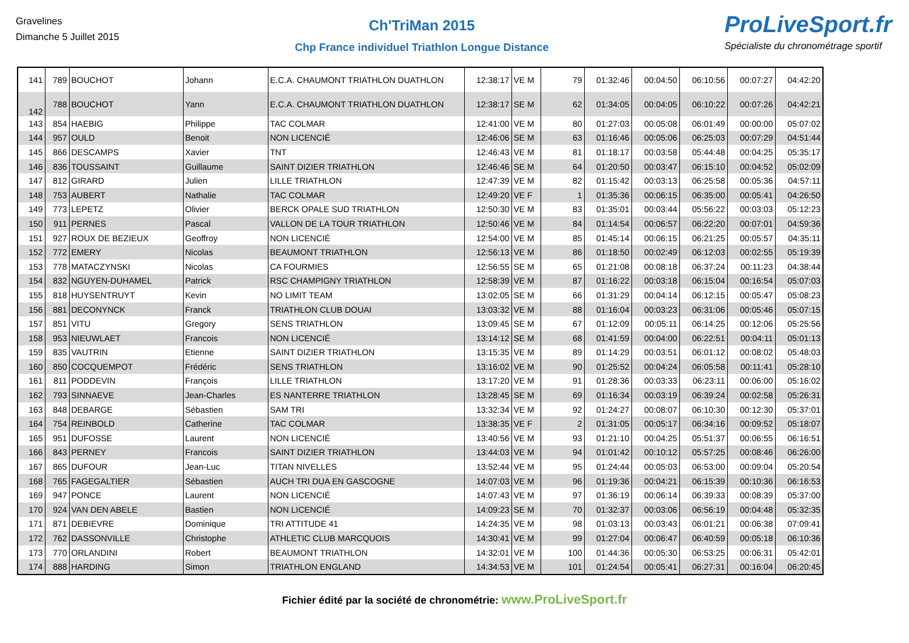Gravelines
Dimanche 5 Juillet 2015
Ch'TriMan 2015
Chp France individuel Triathlon Longue Distance
ProLiveSport.fr
Spécialiste du chronométrage sportif
| 141 | 789 | BOUCHOT | Johann | E.C.A. CHAUMONT TRIATHLON DUATHLON | 12:38:17 | VE M | 79 | 01:32:46 | 00:04:50 | 06:10:56 | 00:07:27 | 04:42:20 |
| 142 | 788 | BOUCHOT | Yann | E.C.A. CHAUMONT TRIATHLON DUATHLON | 12:38:17 | SE M | 62 | 01:34:05 | 00:04:05 | 06:10:22 | 00:07:26 | 04:42:21 |
| 143 | 854 | HAEBIG | Philippe | TAC COLMAR | 12:41:00 | VE M | 80 | 01:27:03 | 00:05:08 | 06:01:49 | 00:00:00 | 05:07:02 |
| 144 | 957 | OULD | Benoit | NON LICENCIÉ | 12:46:06 | SE M | 63 | 01:16:46 | 00:05:06 | 06:25:03 | 00:07:29 | 04:51:44 |
| 145 | 866 | DESCAMPS | Xavier | TNT | 12:46:43 | VE M | 81 | 01:18:17 | 00:03:58 | 05:44:48 | 00:04:25 | 05:35:17 |
| 146 | 836 | TOUSSAINT | Guillaume | SAINT DIZIER TRIATHLON | 12:46:46 | SE M | 64 | 01:20:50 | 00:03:47 | 06:15:10 | 00:04:52 | 05:02:09 |
| 147 | 812 | GIRARD | Julien | LILLE TRIATHLON | 12:47:39 | VE M | 82 | 01:15:42 | 00:03:13 | 06:25:58 | 00:05:36 | 04:57:11 |
| 148 | 753 | AUBERT | Nathalie | TAC COLMAR | 12:49:20 | VE F | 1 | 01:35:36 | 00:06:15 | 06:35:00 | 00:05:41 | 04:26:50 |
| 149 | 773 | LEPETZ | Olivier | BERCK OPALE SUD TRIATHLON | 12:50:30 | VE M | 83 | 01:35:01 | 00:03:44 | 05:56:22 | 00:03:03 | 05:12:23 |
| 150 | 911 | PERNES | Pascal | VALLON DE LA TOUR TRIATHLON | 12:50:46 | VE M | 84 | 01:14:54 | 00:06:57 | 06:22:20 | 00:07:01 | 04:59:36 |
| 151 | 927 | ROUX DE BEZIEUX | Geoffroy | NON LICENCIÉ | 12:54:00 | VE M | 85 | 01:45:14 | 00:06:15 | 06:21:25 | 00:05:57 | 04:35:11 |
| 152 | 772 | EMERY | Nicolas | BEAUMONT TRIATHLON | 12:56:13 | VE M | 86 | 01:18:50 | 00:02:49 | 06:12:03 | 00:02:55 | 05:19:39 |
| 153 | 778 | MATACZYNSKI | Nicolas | CA FOURMIES | 12:56:55 | SE M | 65 | 01:21:08 | 00:08:18 | 06:37:24 | 00:11:23 | 04:38:44 |
| 154 | 832 | NGUYEN-DUHAMEL | Patrick | RSC CHAMPIGNY TRIATHLON | 12:58:39 | VE M | 87 | 01:16:22 | 00:03:18 | 06:15:04 | 00:16:54 | 05:07:03 |
| 155 | 818 | HUYSENTRUYT | Kevin | NO LIMIT TEAM | 13:02:05 | SE M | 66 | 01:31:29 | 00:04:14 | 06:12:15 | 00:05:47 | 05:08:23 |
| 156 | 881 | DECONYNCK | Franck | TRIATHLON CLUB DOUAI | 13:03:32 | VE M | 88 | 01:16:04 | 00:03:23 | 06:31:06 | 00:05:46 | 05:07:15 |
| 157 | 851 | VITU | Gregory | SENS TRIATHLON | 13:09:45 | SE M | 67 | 01:12:09 | 00:05:11 | 06:14:25 | 00:12:06 | 05:25:56 |
| 158 | 953 | NIEUWLAET | Francois | NON LICENCIÉ | 13:14:12 | SE M | 68 | 01:41:59 | 00:04:00 | 06:22:51 | 00:04:11 | 05:01:13 |
| 159 | 835 | VAUTRIN | Etienne | SAINT DIZIER TRIATHLON | 13:15:35 | VE M | 89 | 01:14:29 | 00:03:51 | 06:01:12 | 00:08:02 | 05:48:03 |
| 160 | 850 | COCQUEMPOT | Frédéric | SENS TRIATHLON | 13:16:02 | VE M | 90 | 01:25:52 | 00:04:24 | 06:05:58 | 00:11:41 | 05:28:10 |
| 161 | 811 | PODDEVIN | François | LILLE TRIATHLON | 13:17:20 | VE M | 91 | 01:28:36 | 00:03:33 | 06:23:11 | 00:06:00 | 05:16:02 |
| 162 | 793 | SINNAEVE | Jean-Charles | ES NANTERRE TRIATHLON | 13:28:45 | SE M | 69 | 01:16:34 | 00:03:19 | 06:39:24 | 00:02:58 | 05:26:31 |
| 163 | 848 | DEBARGE | Sébastien | SAM TRI | 13:32:34 | VE M | 92 | 01:24:27 | 00:08:07 | 06:10:30 | 00:12:30 | 05:37:01 |
| 164 | 754 | REINBOLD | Catherine | TAC COLMAR | 13:38:35 | VE F | 2 | 01:31:05 | 00:05:17 | 06:34:16 | 00:09:52 | 05:18:07 |
| 165 | 951 | DUFOSSE | Laurent | NON LICENCIÉ | 13:40:56 | VE M | 93 | 01:21:10 | 00:04:25 | 05:51:37 | 00:06:55 | 06:16:51 |
| 166 | 843 | PERNEY | Francois | SAINT DIZIER TRIATHLON | 13:44:03 | VE M | 94 | 01:01:42 | 00:10:12 | 05:57:25 | 00:08:46 | 06:26:00 |
| 167 | 865 | DUFOUR | Jean-Luc | TITAN NIVELLES | 13:52:44 | VE M | 95 | 01:24:44 | 00:05:03 | 06:53:00 | 00:09:04 | 05:20:54 |
| 168 | 765 | FAGEGALTIER | Sébastien | AUCH TRI DUA EN GASCOGNE | 14:07:03 | VE M | 96 | 01:19:36 | 00:04:21 | 06:15:39 | 00:10:36 | 06:16:53 |
| 169 | 947 | PONCE | Laurent | NON LICENCIÉ | 14:07:43 | VE M | 97 | 01:36:19 | 00:06:14 | 06:39:33 | 00:08:39 | 05:37:00 |
| 170 | 924 | VAN DEN ABELE | Bastien | NON LICENCIÉ | 14:09:23 | SE M | 70 | 01:32:37 | 00:03:06 | 06:56:19 | 00:04:48 | 05:32:35 |
| 171 | 871 | DEBIEVRE | Dominique | TRI ATTITUDE 41 | 14:24:35 | VE M | 98 | 01:03:13 | 00:03:43 | 06:01:21 | 00:06:38 | 07:09:41 |
| 172 | 762 | DASSONVILLE | Christophe | ATHLETIC CLUB MARCQUOIS | 14:30:41 | VE M | 99 | 01:27:04 | 00:06:47 | 06:40:59 | 00:05:18 | 06:10:36 |
| 173 | 770 | ORLANDINI | Robert | BEAUMONT TRIATHLON | 14:32:01 | VE M | 100 | 01:44:36 | 00:05:30 | 06:53:25 | 00:06:31 | 05:42:01 |
| 174 | 888 | HARDING | Simon | TRIATHLON ENGLAND | 14:34:53 | VE M | 101 | 01:24:54 | 00:05:41 | 06:27:31 | 00:16:04 | 06:20:45 |
Fichier édité par la société de chronométrie: www.ProLiveSport.fr